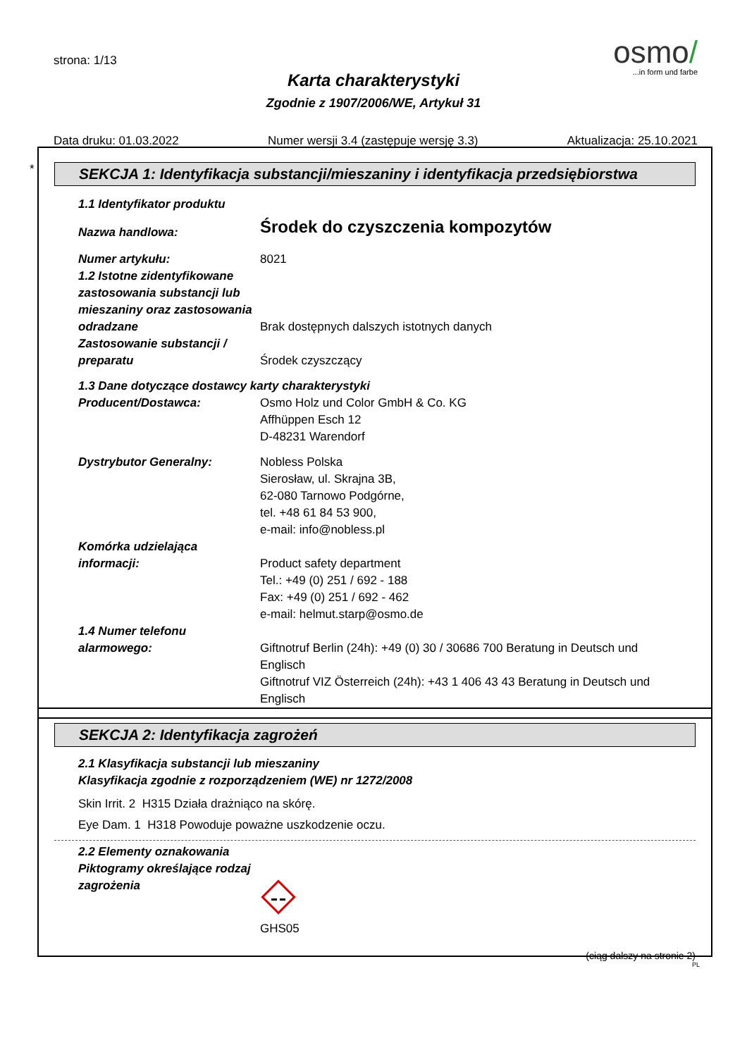strona: 1/13
osmo/
...in form und farbe
Karta charakterystyki
Zgodnie z 1907/2006/WE, Artykuł 31
Data druku: 01.03.2022 Numer wersji 3.4 (zastępuje wersję 3.3) Aktualizacja: 25.10.2021
*
SEKCJA 1: Identyfikacja substancji/mieszaniny i identyfikacja przedsiębiorstwa
1.1 Identyfikator produktu
Nazwa handlowa:
Środek do czyszczenia kompozytów
Numer artykułu: 8021
1.2 Istotne zidentyfikowane zastosowania substancji lub mieszaniny oraz zastosowania odradzane
Brak dostępnych dalszych istotnych danych
Zastosowanie substancji / preparatu
Środek czyszczący
1.3 Dane dotyczące dostawcy karty charakterystyki
Producent/Dostawca: Osmo Holz und Color GmbH & Co. KG
Affhüppen Esch 12
D-48231 Warendorf
Dystrybutor Generalny: Nobless Polska
Sierosław, ul. Skrajna 3B,
62-080 Tarnowo Podgórne,
tel. +48 61 84 53 900,
e-mail: info@nobless.pl
Komórka udzielająca informacji:
Product safety department
Tel.: +49 (0) 251 / 692 - 188
Fax: +49 (0) 251 / 692 - 462
e-mail: helmut.starp@osmo.de
1.4 Numer telefonu alarmowego:
Giftnotruf Berlin (24h): +49 (0) 30 / 30686 700 Beratung in Deutsch und Englisch
Giftnotruf VIZ Österreich (24h): +43 1 406 43 43 Beratung in Deutsch und Englisch
SEKCJA 2: Identyfikacja zagrożeń
2.1 Klasyfikacja substancji lub mieszaniny
Klasyfikacja zgodnie z rozporządzeniem (WE) nr 1272/2008
Skin Irrit. 2 H315 Działa drażniąco na skórę.
Eye Dam. 1 H318 Powoduje poważne uszkodzenie oczu.
2.2 Elementy oznakowania
Piktogramy określające rodzaj zagrożenia
GHS05
(ciąg dalszy na stronie 2)
PL